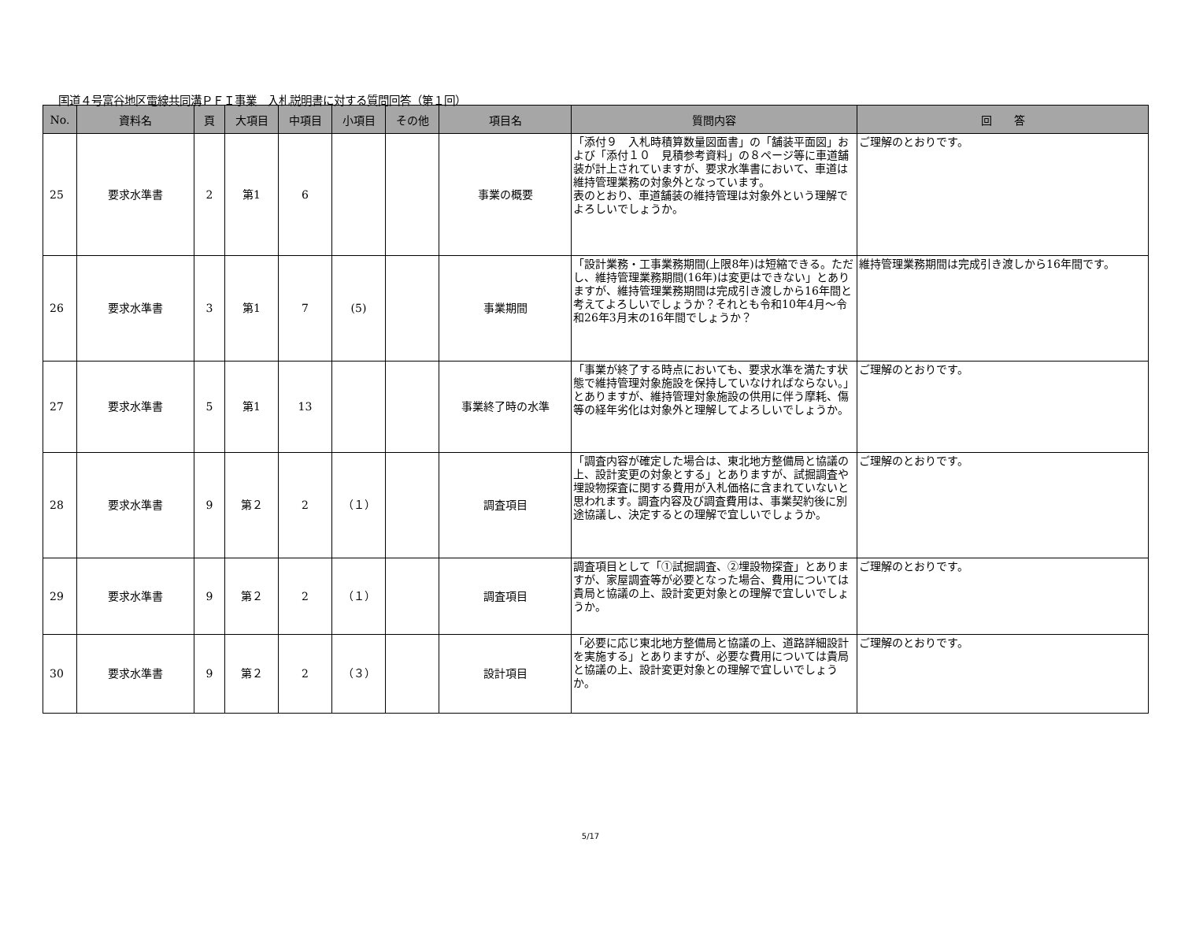国道４号富谷地区電線共同溝ＰＦＩ事業　入札説明書に対する質問回答（第１回）
| No. | 資料名 | 頁 | 大項目 | 中項目 | 小項目 | その他 | 項目名 | 質問内容 | 回 答 |
| --- | --- | --- | --- | --- | --- | --- | --- | --- | --- |
| 25 | 要求水準書 | 2 | 第1 | 6 | | | 事業の概要 | 「添付９ 入札時積算数量図面書」の「舗装平面図」および「添付１０ 見積参考資料」の８ページ等に車道舗装が計上されていますが、要求水準書において、車道は維持管理業務の対象外となっています。 表のとおり、車道舗装の維持管理は対象外という理解でよろしいでしょうか。 | ご理解のとおりです。 |
| 26 | 要求水準書 | 3 | 第1 | 7 | (5) | | 事業期間 | 「設計業務・工事業務期間(上限8年)は短縮できる。ただし、維持管理業務期間(16年)は変更はできない」とありますが、維持管理業務期間は完成引き渡しから16年間と考えてよろしいでしょうか？それとも令和10年4月～令和26年3月末の16年間でしょうか？ | 維持管理業務期間は完成引き渡しから16年間です。 |
| 27 | 要求水準書 | 5 | 第1 | 13 | | | 事業終了時の水準 | 「事業が終了する時点においても、要求水準を満たす状態で維持管理対象施設を保持していなければならない。」とありますが、維持管理対象施設の供用に伴う摩耗、傷等の経年劣化は対象外と理解してよろしいでしょうか。 | ご理解のとおりです。 |
| 28 | 要求水準書 | 9 | 第２ | 2 | （１） | | 調査項目 | 「調査内容が確定した場合は、東北地方整備局と協議の上、設計変更の対象とする」とありますが、試掘調査や埋設物探査に関する費用が入札価格に含まれていないと思われます。調査内容及び調査費用は、事業契約後に別途協議し、決定するとの理解で宜しいでしょうか。 | ご理解のとおりです。 |
| 29 | 要求水準書 | 9 | 第２ | 2 | （１） | | 調査項目 | 調査項目として「①試掘調査、②埋設物探査」とありますが、家屋調査等が必要となった場合、費用については貴局と協議の上、設計変更対象との理解で宜しいでしょうか。 | ご理解のとおりです。 |
| 30 | 要求水準書 | 9 | 第２ | 2 | （３） | | 設計項目 | 「必要に応じ東北地方整備局と協議の上、道路詳細設計を実施する」とありますが、必要な費用については貴局と協議の上、設計変更対象との理解で宜しいでしょうか。 | ご理解のとおりです。 |
5/17